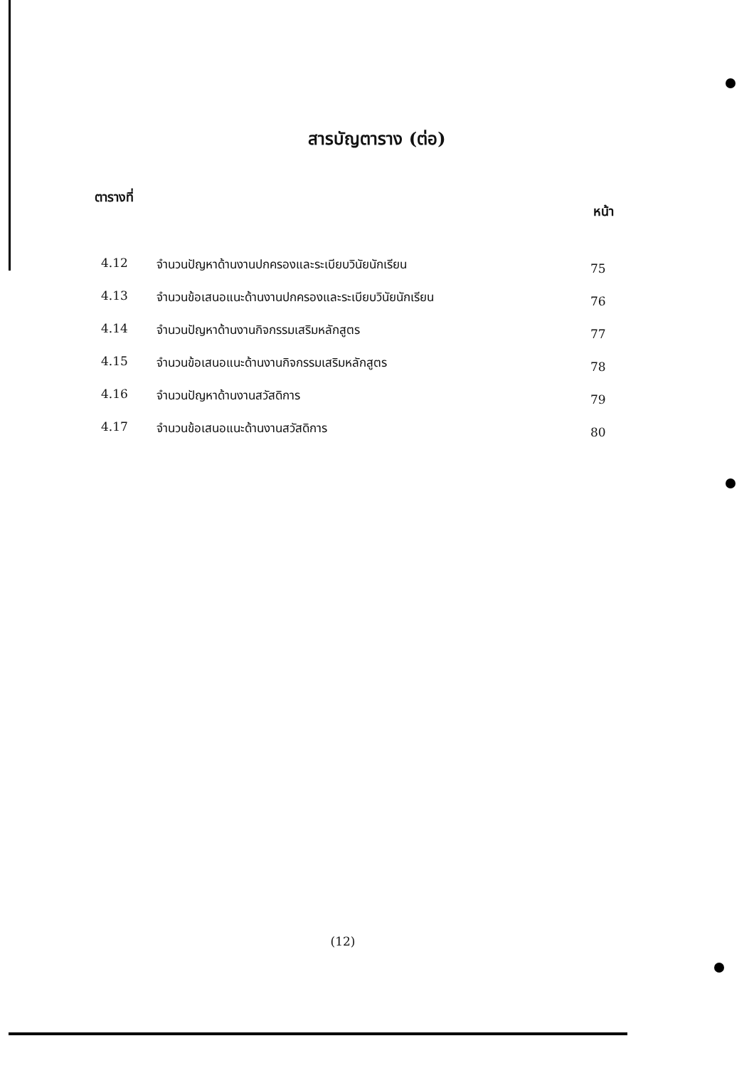สารบัญตาราง (ต่อ)
ตารางที่ หน้า
| 4.12 | จำนวนปัญหาด้านงานปกครองและระเบียบวินัยนักเรียน | 75 |
| 4.13 | จำนวนข้อเสนอแนะด้านงานปกครองและระเบียบวินัยนักเรียน | 76 |
| 4.14 | จำนวนปัญหาด้านงานกิจกรรมเสริมหลักสูตร | 77 |
| 4.15 | จำนวนข้อเสนอแนะด้านงานกิจกรรมเสริมหลักสูตร | 78 |
| 4.16 | จำนวนปัญหาด้านงานสวัสดิการ | 79 |
| 4.17 | จำนวนข้อเสนอแนะด้านงานสวัสดิการ | 80 |
(12)